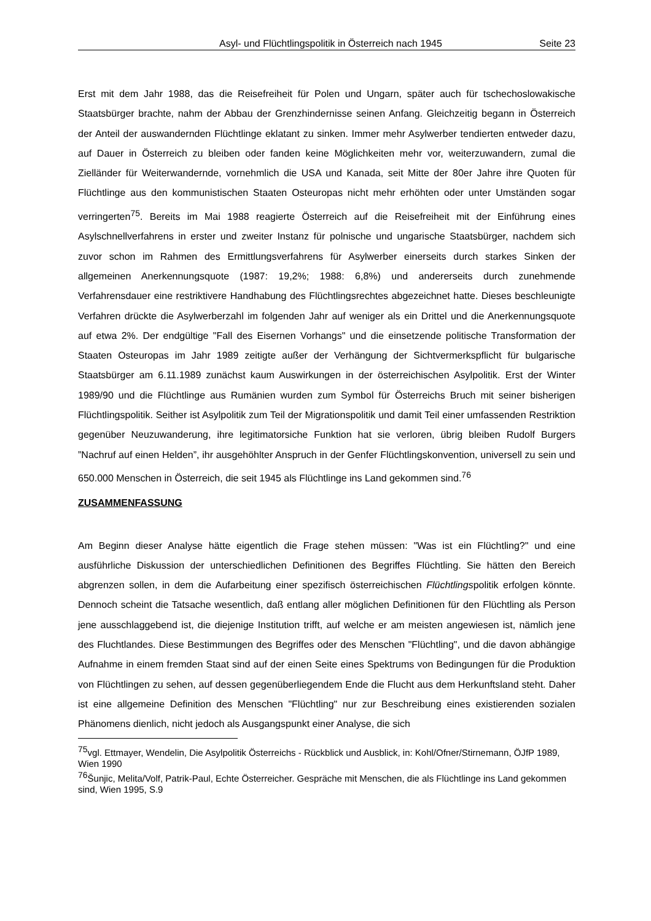Asyl- und Flüchtlingspolitik in Österreich nach 1945 Seite 23
Erst mit dem Jahr 1988, das die Reisefreiheit für Polen und Ungarn, später auch für tschechoslowakische Staatsbürger brachte, nahm der Abbau der Grenzhindernisse seinen Anfang. Gleichzeitig begann in Österreich der Anteil der auswandernden Flüchtlinge eklatant zu sinken. Immer mehr Asylwerber tendierten entweder dazu, auf Dauer in Österreich zu bleiben oder fanden keine Möglichkeiten mehr vor, weiterzuwandern, zumal die Zielländer für Weiterwandernde, vornehmlich die USA und Kanada, seit Mitte der 80er Jahre ihre Quoten für Flüchtlinge aus den kommunistischen Staaten Osteuropas nicht mehr erhöhten oder unter Umständen sogar verringerten<sup>75</sup>. Bereits im Mai 1988 reagierte Österreich auf die Reisefreiheit mit der Einführung eines Asylschnellverfahrens in erster und zweiter Instanz für polnische und ungarische Staatsbürger, nachdem sich zuvor schon im Rahmen des Ermittlungsverfahrens für Asylwerber einerseits durch starkes Sinken der allgemeinen Anerkennungsquote (1987: 19,2%; 1988: 6,8%) und andererseits durch zunehmende Verfahrensdauer eine restriktivere Handhabung des Flüchtlingsrechtes abgezeichnet hatte. Dieses beschleunigte Verfahren drückte die Asylwerberzahl im folgenden Jahr auf weniger als ein Drittel und die Anerkennungsquote auf etwa 2%. Der endgültige "Fall des Eisernen Vorhangs" und die einsetzende politische Transformation der Staaten Osteuropas im Jahr 1989 zeitigte außer der Verhängung der Sichtvermerkspflicht für bulgarische Staatsbürger am 6.11.1989 zunächst kaum Auswirkungen in der österreichischen Asylpolitik. Erst der Winter 1989/90 und die Flüchtlinge aus Rumänien wurden zum Symbol für Österreichs Bruch mit seiner bisherigen Flüchtlingspolitik. Seither ist Asylpolitik zum Teil der Migrationspolitik und damit Teil einer umfassenden Restriktion gegenüber Neuzuwanderung, ihre legitimatorsiche Funktion hat sie verloren, übrig bleiben Rudolf Burgers ”Nachruf auf einen Helden”, ihr ausgehöhlter Anspruch in der Genfer Flüchtlingskonvention, universell zu sein und 650.000 Menschen in Österreich, die seit 1945 als Flüchtlinge ins Land gekommen sind.<sup>76</sup>
ZUSAMMENFASSUNG
Am Beginn dieser Analyse hätte eigentlich die Frage stehen müssen: "Was ist ein Flüchtling?" und eine ausführliche Diskussion der unterschiedlichen Definitionen des Begriffes Flüchtling. Sie hätten den Bereich abgrenzen sollen, in dem die Aufarbeitung einer spezifisch österreichischen Flüchtlingspolitik erfolgen könnte. Dennoch scheint die Tatsache wesentlich, daß entlang aller möglichen Definitionen für den Flüchtling als Person jene ausschlaggebend ist, die diejenige Institution trifft, auf welche er am meisten angewiesen ist, nämlich jene des Fluchtlandes. Diese Bestimmungen des Begriffes oder des Menschen "Flüchtling", und die davon abhängige Aufnahme in einem fremden Staat sind auf der einen Seite eines Spektrums von Bedingungen für die Produktion von Flüchtlingen zu sehen, auf dessen gegenüberliegendem Ende die Flucht aus dem Herkunftsland steht. Daher ist eine allgemeine Definition des Menschen "Flüchtling" nur zur Beschreibung eines existierenden sozialen Phänomens dienlich, nicht jedoch als Ausgangspunkt einer Analyse, die sich
<sup>75</sup> vgl. Ettmayer, Wendelin, Die Asylpolitik Österreichs - Rückblick und Ausblick, in: Kohl/Ofner/Stirnemann, ÖJfP 1989, Wien 1990
<sup>76</sup> Šunjic, Melita/Volf, Patrik-Paul, Echte Österreicher. Gespräche mit Menschen, die als Flüchtlinge ins Land gekommen sind, Wien 1995, S.9